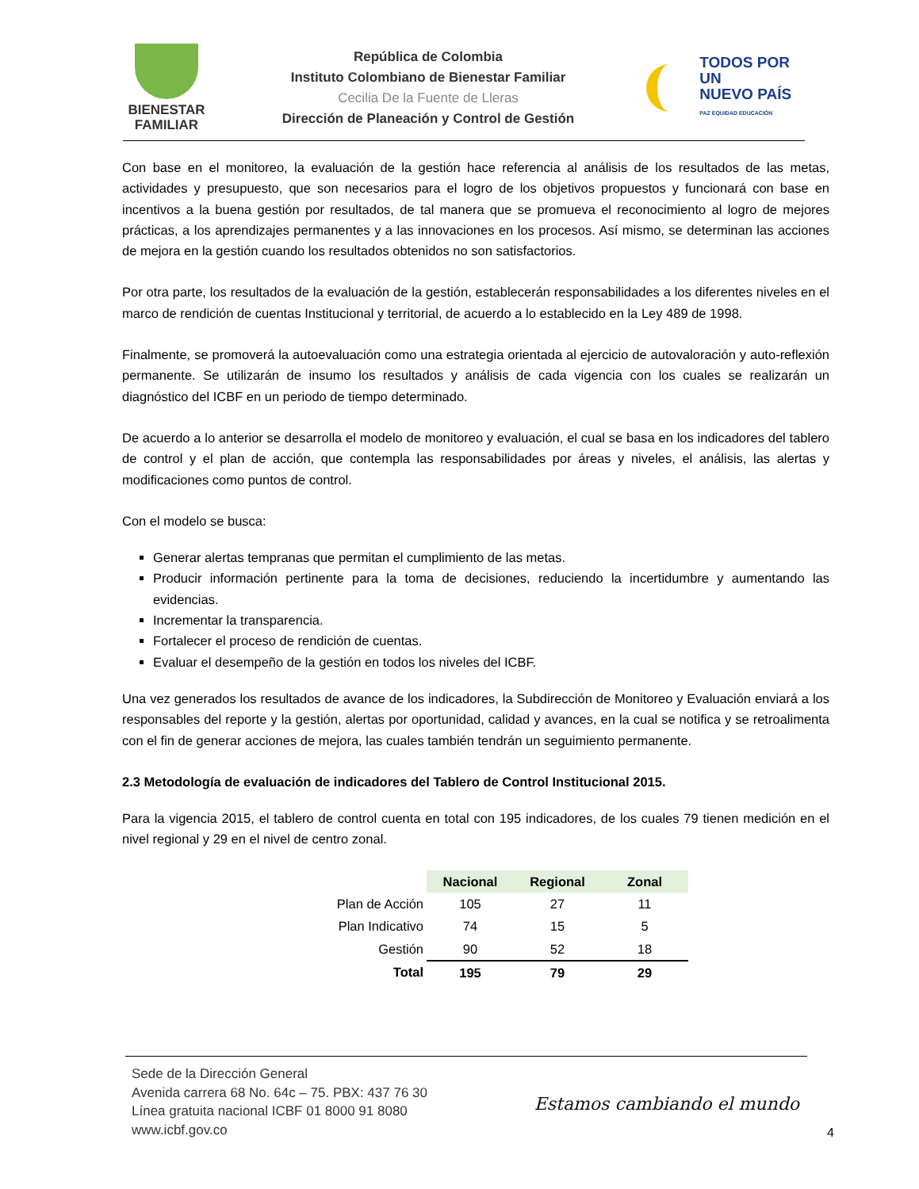BIENESTAR
FAMILIAR
República de Colombia
Instituto Colombiano de Bienestar Familiar
Cecilia De la Fuente de Lleras
Dirección de Planeación y Control de Gestión
TODOS POR UN
NUEVO PAÍS
PAZ EQUIDAD EDUCACIÓN
Con base en el monitoreo, la evaluación de la gestión hace referencia al análisis de los resultados de las metas, actividades y presupuesto, que son necesarios para el logro de los objetivos propuestos y funcionará con base en incentivos a la buena gestión por resultados, de tal manera que se promueva el reconocimiento al logro de mejores prácticas, a los aprendizajes permanentes y a las innovaciones en los procesos. Así mismo, se determinan las acciones de mejora en la gestión cuando los resultados obtenidos no son satisfactorios.
Por otra parte, los resultados de la evaluación de la gestión, establecerán responsabilidades a los diferentes niveles en el marco de rendición de cuentas Institucional y territorial, de acuerdo a lo establecido en la Ley 489 de 1998.
Finalmente, se promoverá la autoevaluación como una estrategia orientada al ejercicio de autovaloración y auto-reflexión permanente. Se utilizarán de insumo los resultados y análisis de cada vigencia con los cuales se realizarán un diagnóstico del ICBF en un periodo de tiempo determinado.
De acuerdo a lo anterior se desarrolla el modelo de monitoreo y evaluación, el cual se basa en los indicadores del tablero de control y el plan de acción, que contempla las responsabilidades por áreas y niveles, el análisis, las alertas y modificaciones como puntos de control.
Con el modelo se busca:
Generar alertas tempranas que permitan el cumplimiento de las metas.
Producir información pertinente para la toma de decisiones, reduciendo la incertidumbre y aumentando las evidencias.
Incrementar la transparencia.
Fortalecer el proceso de rendición de cuentas.
Evaluar el desempeño de la gestión en todos los niveles del ICBF.
Una vez generados los resultados de avance de los indicadores, la Subdirección de Monitoreo y Evaluación enviará a los responsables del reporte y la gestión, alertas por oportunidad, calidad y avances, en la cual se notifica y se retroalimenta con el fin de generar acciones de mejora, las cuales también tendrán un seguimiento permanente.
2.3 Metodología de evaluación de indicadores del Tablero de Control Institucional 2015.
Para la vigencia 2015, el tablero de control cuenta en total con 195 indicadores, de los cuales 79 tienen medición en el nivel regional y 29 en el nivel de centro zonal.
| | Nacional | Regional | Zonal |
| Plan de Acción | 105 | 27 | 11 |
| Plan Indicativo | 74 | 15 | 5 |
| Gestión | 90 | 52 | 18 |
| Total | 195 | 79 | 29 |
Sede de la Dirección General
Avenida carrera 68 No. 64c – 75. PBX: 437 76 30
Línea gratuita nacional ICBF 01 8000 91 8080
www.icbf.gov.co
Estamos cambiando el mundo
4